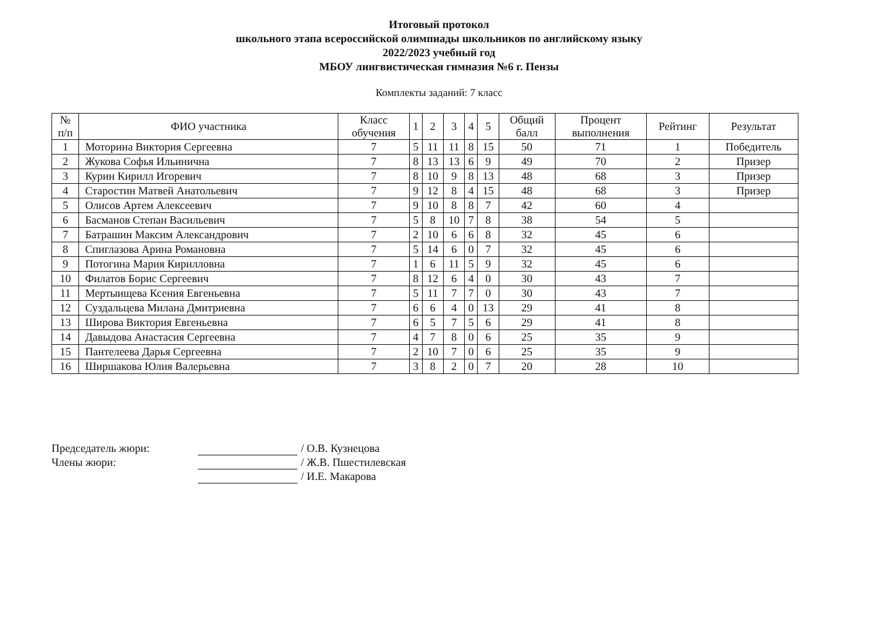Итоговый протокол
школьного этапа всероссийской олимпиады школьников по английскому языку
2022/2023 учебный год
МБОУ лингвистическая гимназия №6 г. Пензы
Комплекты заданий: 7 класс
| № п/п | ФИО участника | Класс обучения | 1 | 2 | 3 | 4 | 5 | Общий балл | Процент выполнения | Рейтинг | Результат |
| --- | --- | --- | --- | --- | --- | --- | --- | --- | --- | --- | --- |
| 1 | Моторина Виктория Сергеевна | 7 | 5 | 11 | 11 | 8 | 15 | 50 | 71 | 1 | Победитель |
| 2 | Жукова Софья Ильинична | 7 | 8 | 13 | 13 | 6 | 9 | 49 | 70 | 2 | Призер |
| 3 | Курин Кирилл Игоревич | 7 | 8 | 10 | 9 | 8 | 13 | 48 | 68 | 3 | Призер |
| 4 | Старостин Матвей Анатольевич | 7 | 9 | 12 | 8 | 4 | 15 | 48 | 68 | 3 | Призер |
| 5 | Олисов Артем Алексеевич | 7 | 9 | 10 | 8 | 8 | 7 | 42 | 60 | 4 | |
| 6 | Басманов Степан Васильевич | 7 | 5 | 8 | 10 | 7 | 8 | 38 | 54 | 5 | |
| 7 | Батрашин Максим Александрович | 7 | 2 | 10 | 6 | 6 | 8 | 32 | 45 | 6 | |
| 8 | Спиглазова Арина Романовна | 7 | 5 | 14 | 6 | 0 | 7 | 32 | 45 | 6 | |
| 9 | Потогина Мария Кирилловна | 7 | 1 | 6 | 11 | 5 | 9 | 32 | 45 | 6 | |
| 10 | Филатов Борис Сергеевич | 7 | 8 | 12 | 6 | 4 | 0 | 30 | 43 | 7 | |
| 11 | Мертыищева Ксения Евгеньевна | 7 | 5 | 11 | 7 | 7 | 0 | 30 | 43 | 7 | |
| 12 | Суздальцева Милана Дмитриевна | 7 | 6 | 6 | 4 | 0 | 13 | 29 | 41 | 8 | |
| 13 | Широва Виктория Евгеньевна | 7 | 6 | 5 | 7 | 5 | 6 | 29 | 41 | 8 | |
| 14 | Давыдова Анастасия Сергеевна | 7 | 4 | 7 | 8 | 0 | 6 | 25 | 35 | 9 | |
| 15 | Пантелеева Дарья Сергеевна | 7 | 2 | 10 | 7 | 0 | 6 | 25 | 35 | 9 | |
| 16 | Ширшакова Юлия Валерьевна | 7 | 3 | 8 | 2 | 0 | 7 | 20 | 28 | 10 | |
Председатель жюри: / О.В. Кузнецова
Члены жюри: / Ж.В. Пшестилевская
/ И.Е. Макарова